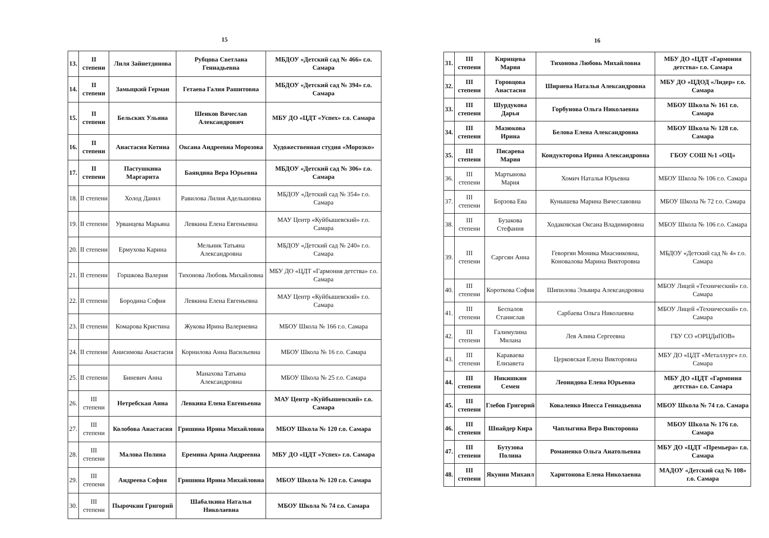15
| 13. | II степени | Лиля Зайнетдинова | Рубцова Светлана Геннадьевна | МБДОУ «Детский сад № 466» г.о. Самара |
| 14. | II степени | Замыцкий Герман | Гетаева Галия Рашитовна | МБДОУ «Детский сад № 394» г.о. Самара |
| 15. | II степени | Бельских Ульяна | Шенков Вячеслав Александрович | МБУ ДО «ЦДТ «Успех» г.о. Самара |
| 16. | II степени | Анастасия Котина | Оксана Андреевна Морозова | Художественная студия «Морозко» |
| 17. | II степени | Пастушкина Маргарита | Баяндина Вера Юрьевна | МБДОУ «Детский сад № 306» г.о. Самара |
| 18. | II степени | Холод Данил | Равилова Лилия Адельшовна | МБДОУ «Детский сад № 354» г.о. Самара |
| 19. | II степени | Урванцева Марьяна | Левкина Елена Евгеньевна | МАУ Центр «Куйбышевский» г.о. Самара |
| 20. | II степени | Ермухова Карина | Мельник Татьяна Александровна | МБДОУ «Детский сад № 240» г.о. Самара |
| 21. | II степени | Горшкова Валерия | Тихонова Любовь Михайловна | МБУ ДО «ЦДТ «Гармония детства» г.о. Самара |
| 22. | II степени | Бородина София | Левкина Елена Евгеньевна | МАУ Центр «Куйбышевский» г.о. Самара |
| 23. | II степени | Комарова Кристина | Жукова Ирина Валериевна | МБОУ Школа № 166 г.о. Самара |
| 24. | II степени | Анисимова Анастасия | Корнилова Анна Васильевна | МБОУ Школа № 16 г.о. Самара |
| 25. | II степени | Биневич Анна | Манахова Татьяна Александровна | МБОУ Школа № 25 г.о. Самара |
| 26. | III степени | Нетребская Анна | Левкина Елена Евгеньевна | МАУ Центр «Куйбышевский» г.о. Самара |
| 27. | III степени | Колобова Анастасия | Гришина Ирина Михайловна | МБОУ Школа № 120 г.о. Самара |
| 28. | III степени | Малова Полина | Еремина Арина Андреевна | МБУ ДО «ЦДТ «Успех» г.о. Самара |
| 29. | III степени | Андреева София | Гришина Ирина Михайловна | МБОУ Школа № 120 г.о. Самара |
| 30. | III степени | Пырочкин Григорий | Шабалкина Наталья Николаевна | МБОУ Школа № 74 г.о. Самара |
16
| 31. | III степени | Кирищева Мария | Тихонова Любовь Михайловна | МБУ ДО «ЦДТ «Гармония детства» г.о. Самара |
| 32. | III степени | Горовцова Анастасия | Ширяева Наталья Александровна | МБУ ДО «ЦДОД «Лидер» г.о. Самара |
| 33. | III степени | Шурдукова Дарья | Горбунова Ольга Николаевна | МБОУ Школа № 161 г.о. Самара |
| 34. | III степени | Мазюкова Ирина | Белова Елена Александровна | МБОУ Школа № 128 г.о. Самара |
| 35. | III степени | Писарева Мария | Кондукторова Ирина Александровна | ГБОУ СОШ №1 «ОЦ» |
| 36. | III степени | Мартынова Мария | Хомич Наталья Юрьевна | МБОУ Школа № 106 г.о. Самара |
| 37. | III степени | Борзова Ева | Кунышева Марина Вячеславовна | МБОУ Школа № 72 г.о. Самара |
| 38. | III степени | Бузакова Стефания | Ходаковская Оксана Владимировна | МБОУ Школа № 106 г.о. Самара |
| 39. | III степени | Саргсян Анна | Геворгян Моника Миасниковна, Коновалова Марина Викторовна | МБДОУ «Детский сад № 4» г.о. Самара |
| 40. | III степени | Короткова София | Шипилова Эльвира Александровна | МБОУ Лицей «Технический» г.о. Самара |
| 41. | III степени | Беспалов Станислав | Сарбаева Ольга Николаевна | МБОУ Лицей «Технический» г.о. Самара |
| 42. | III степени | Галимулина Милана | Лев Алина Сергеевна | ГБУ СО «ОРЦДиПОВ» |
| 43. | III степени | Караваева Елизавета | Церковская Елена Викторовна | МБУ ДО «ЦДТ «Металлург» г.о. Самара |
| 44. | III степени | Никишкин Семен | Леонидова Елена Юрьевна | МБУ ДО «ЦДТ «Гармония детства» г.о. Самара |
| 45. | III степени | Глебов Григорий | Коваленко Инесса Геннадьевна | МБОУ Школа № 74 г.о. Самара |
| 46. | III степени | Шнайдер Кира | Чаплыгина Вера Викторовна | МБОУ Школа № 176 г.о. Самара |
| 47. | III степени | Бутузова Полина | Романенко Ольга Анатольевна | МБУ ДО «ЦДТ «Премьера» г.о. Самара |
| 48. | III степени | Якунин Михаил | Харитонова Елена Николаевна | МАДОУ «Детский сад № 108» г.о. Самара |